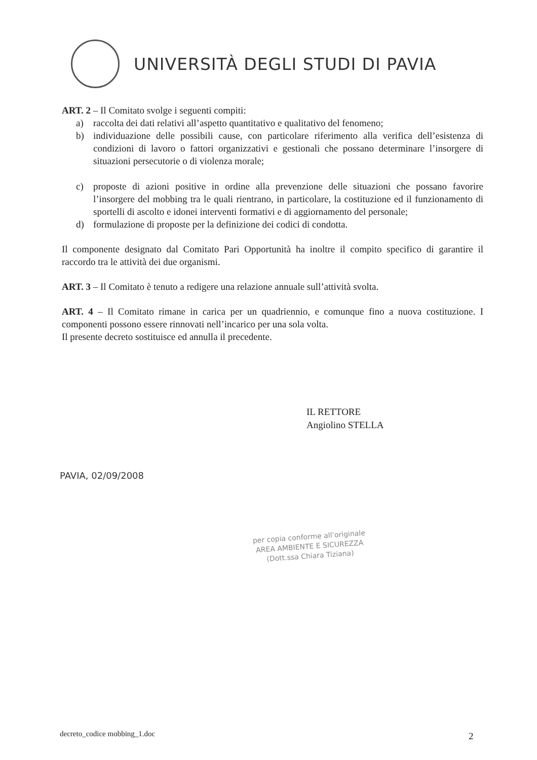UNIVERSITÀ DEGLI STUDI DI PAVIA
ART. 2 – Il Comitato svolge i seguenti compiti:
a) raccolta dei dati relativi all’aspetto quantitativo e qualitativo del fenomeno;
b) individuazione delle possibili cause, con particolare riferimento alla verifica dell’esistenza di condizioni di lavoro o fattori organizzativi e gestionali che possano determinare l’insorgere di situazioni persecutorie o di violenza morale;
c) proposte di azioni positive in ordine alla prevenzione delle situazioni che possano favorire l’insorgere del mobbing tra le quali rientrano, in particolare, la costituzione ed il funzionamento di sportelli di ascolto e idonei interventi formativi e di aggiornamento del personale;
d) formulazione di proposte per la definizione dei codici di condotta.
Il componente designato dal Comitato Pari Opportunità ha inoltre il compito specifico di garantire il raccordo tra le attività dei due organismi.
ART. 3 – Il Comitato è tenuto a redigere una relazione annuale sull’attività svolta.
ART. 4 – Il Comitato rimane in carica per un quadriennio, e comunque fino a nuova costituzione. I componenti possono essere rinnovati nell’incarico per una sola volta.
Il presente decreto sostituisce ed annulla il precedente.
IL RETTORE
Angiolino STELLA
PAVIA, 02/09/2008
per copia conforme all’originale
AREA AMBIENTE E SICUREZZA
(Dott.ssa Chiara Tiziana)
decreto_codice mobbing_1.doc 2